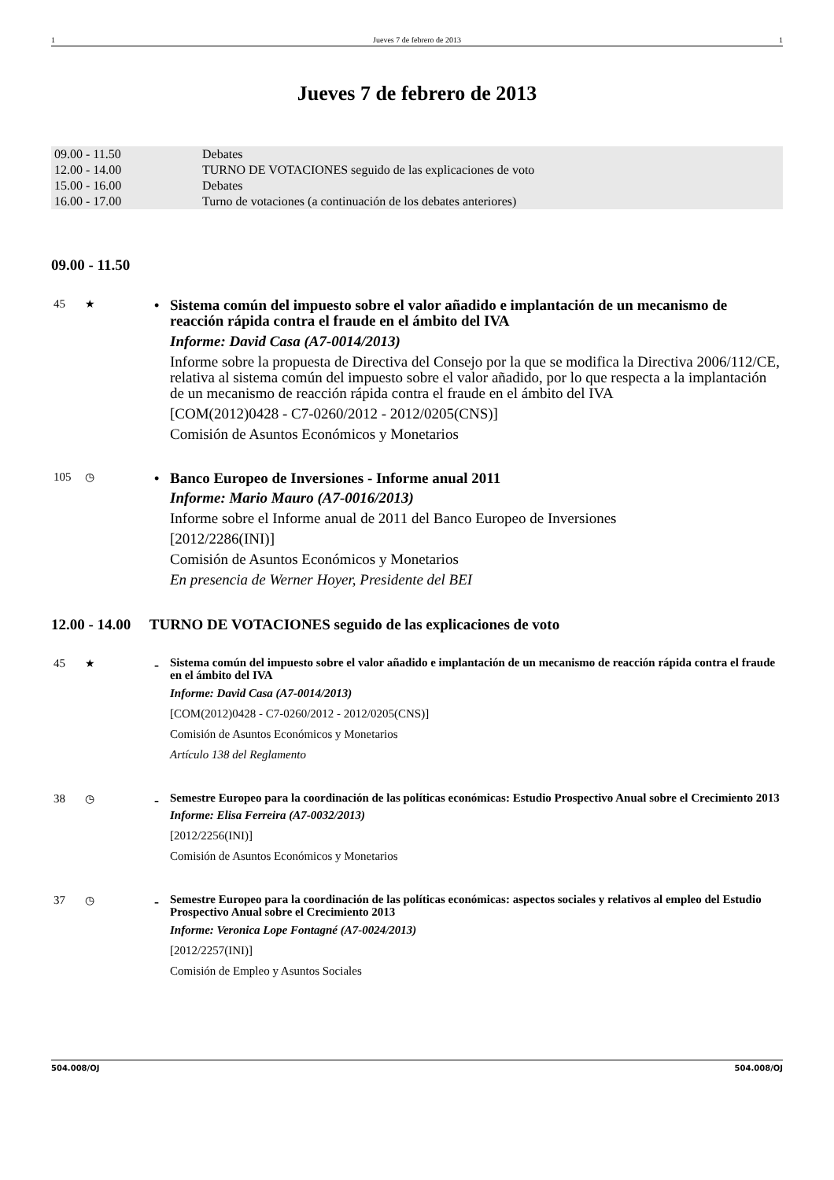1 Jueves 7 de febrero de 2013 1
Jueves 7 de febrero de 2013
| 09.00 - 11.50 | Debates |
| 12.00 - 14.00 | TURNO DE VOTACIONES seguido de las explicaciones de voto |
| 15.00 - 16.00 | Debates |
| 16.00 - 17.00 | Turno de votaciones (a continuación de los debates anteriores) |
09.00 - 11.50
45 ★
•
Sistema común del impuesto sobre el valor añadido e implantación de un mecanismo de reacción rápida contra el fraude en el ámbito del IVA
Informe: David Casa (A7-0014/2013)
Informe sobre la propuesta de Directiva del Consejo por la que se modifica la Directiva 2006/112/CE, relativa al sistema común del impuesto sobre el valor añadido, por lo que respecta a la implantación de un mecanismo de reacción rápida contra el fraude en el ámbito del IVA
[COM(2012)0428 - C7-0260/2012 - 2012/0205(CNS)]
Comisión de Asuntos Económicos y Monetarios
105 ◷
•
Banco Europeo de Inversiones - Informe anual 2011
Informe: Mario Mauro (A7-0016/2013)
Informe sobre el Informe anual de 2011 del Banco Europeo de Inversiones
[2012/2286(INI)]
Comisión de Asuntos Económicos y Monetarios
En presencia de Werner Hoyer, Presidente del BEI
12.00 - 14.00 TURNO DE VOTACIONES seguido de las explicaciones de voto
45 ★
-
Sistema común del impuesto sobre el valor añadido e implantación de un mecanismo de reacción rápida contra el fraude en el ámbito del IVA
Informe: David Casa (A7-0014/2013)
[COM(2012)0428 - C7-0260/2012 - 2012/0205(CNS)]
Comisión de Asuntos Económicos y Monetarios
Artículo 138 del Reglamento
38 ◷
-
Semestre Europeo para la coordinación de las políticas económicas: Estudio Prospectivo Anual sobre el Crecimiento 2013
Informe: Elisa Ferreira (A7-0032/2013)
[2012/2256(INI)]
Comisión de Asuntos Económicos y Monetarios
37 ◷
-
Semestre Europeo para la coordinación de las políticas económicas: aspectos sociales y relativos al empleo del Estudio Prospectivo Anual sobre el Crecimiento 2013
Informe: Veronica Lope Fontagné (A7-0024/2013)
[2012/2257(INI)]
Comisión de Empleo y Asuntos Sociales
504.008/OJ 504.008/OJ